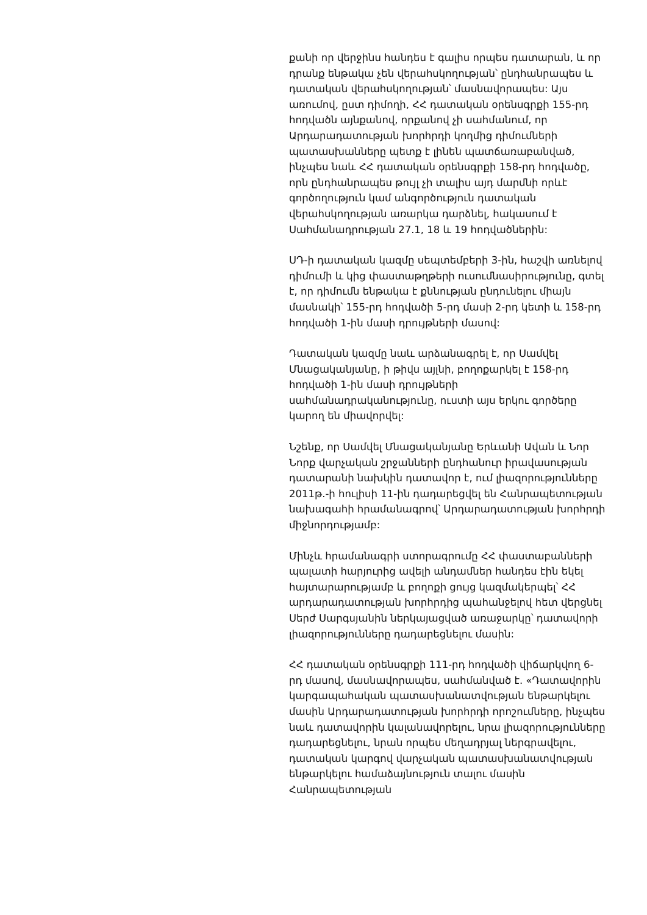քանի որ վերջինս հանդես է գալիս որպես դատարան, և որ դրանք ենթակա չեն վերահսկողության՝ ընդհանրապես և դատական վերահսկողության՝ մասնավորապես: Այս առումով, ըստ դիմողի, ՀՀ դատական օրենսգրքի 155-րդ հոդվածն այնքանով, որքանով չի սահմանում, որ Արդարադատության խորհրդի կողմից դիմումների պատասխանները պետք է լինեն պատճառաբանված, ինչպես նաև ՀՀ դատական օրենսգրքի 158-րդ հոդվածը, որն ընդհանրապես թույլ չի տալիս այդ մարմնի որևէ գործողություն կամ անգործություն դատական վերահսկողության առարկա դարձնել, հակասում է Սահմանադրության 27.1, 18 և 19 հոդվածներին:
ՍԴ-ի դատական կազմը սեպտեմբերի 3-ին, հաշվի առնելով դիմումի և կից փաստաթղթերի ուսումնասիրությունը, գտել է, որ դիմումն ենթակա է քննության ընդունելու միայն մասնակի՝ 155-րդ հոդվածի 5-րդ մասի 2-րդ կետի և 158-րդ հոդվածի 1-ին մասի դրույթների մասով:
Դատական կազմը նաև արձանագրել է, որ Սամվել Մնացականյանը, ի թիվս այլնի, բողոքարկել է 158-րդ հոդվածի 1-ին մասի դրույթների սահմանադրականությունը, ուստի այս երկու գործերը կարող են միավորվել:
Նշենք, որ Սամվել Մնացականյանը Երևանի Ավան և Նոր Նորք վարչական շրջանների ընդհանուր իրավասության դատարանի նախկին դատավոր է, ում լիազորությունները 2011թ.-ի հուլիսի 11-ին դադարեցվել են Հանրապետության նախագահի հրամանագրով՝ Արդարադատության խորհրդի միջնորդությամբ:
Մինչև հրամանագրի ստորագրումը ՀՀ փաստաբանների պալատի հարյուրից ավելի անդամներ հանդես էին եկել հայտարարությամբ և բողոքի ցույց կազմակերպել՝ ՀՀ արդարադատության խորհրդից պահանջելով հետ վերցնել Սերժ Սարգսյանին ներկայացված առաջարկը՝ դատավորի լիազորությունները դադարեցնելու մասին:
ՀՀ դատական օրենսգրքի 111-րդ հոդվածի վիճարկվող 6-րդ մասով, մասնավորապես, սահմանված է. «Դատավորին կարգապահական պատասխանատվության ենթարկելու մասին Արդարադատության խորհրդի որոշումները, ինչպես նաև դատավորին կալանավորելու, նրա լիազորությունները դադարեցնելու, նրան որպես մեղադրյալ ներգրավելու, դատական կարգով վարչական պատասխանատվության ենթարկելու համաձայնություն տալու մասին Հանրապետության